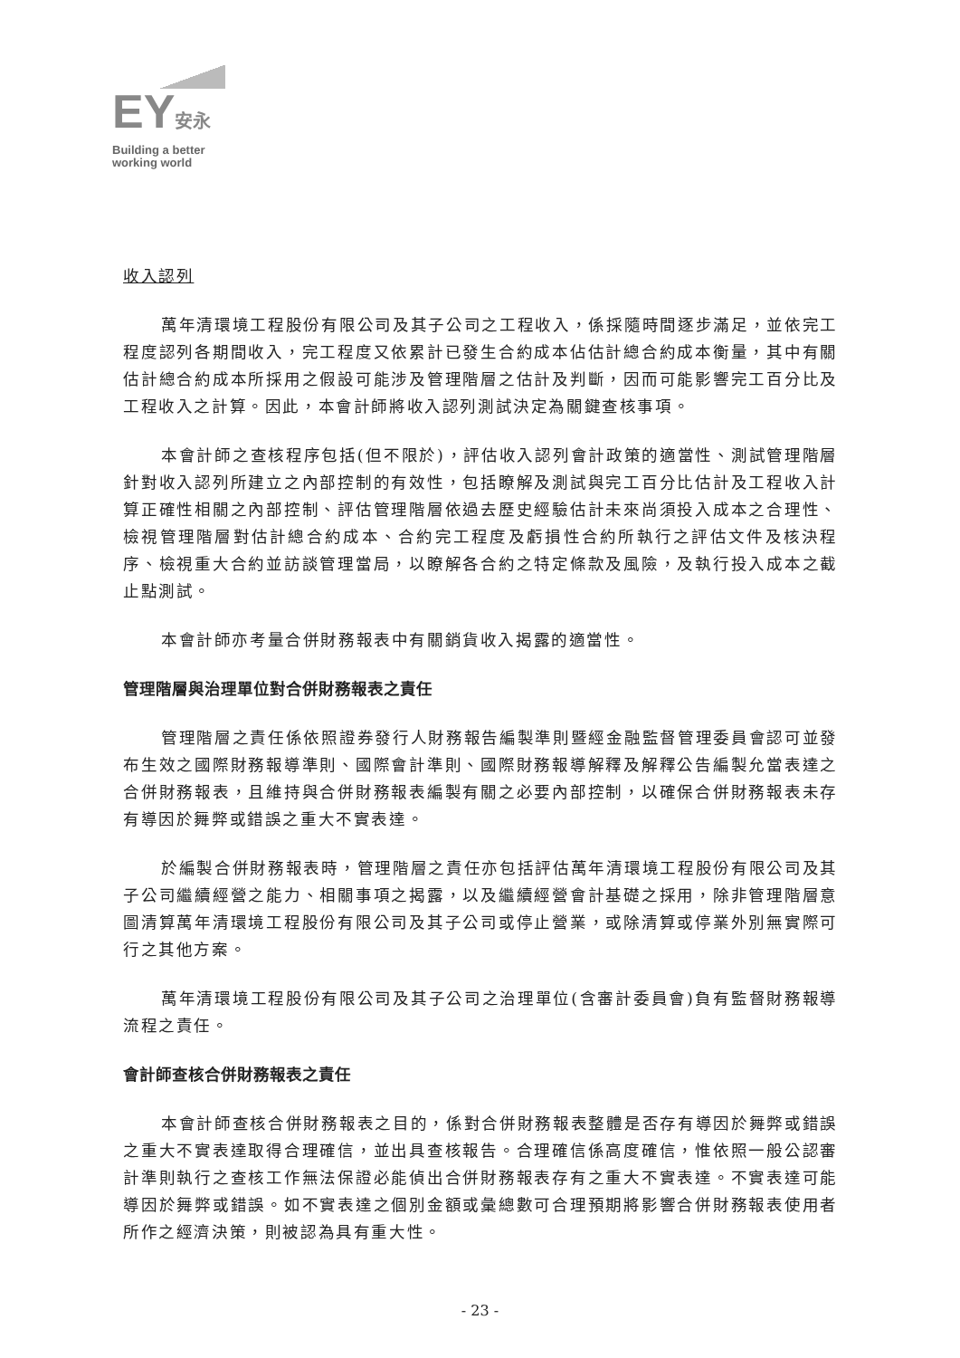EY安永
Building a better
working world
收入認列
萬年清環境工程股份有限公司及其子公司之工程收入，係採隨時間逐步滿足，並依完工程度認列各期間收入，完工程度又依累計已發生合約成本佔估計總合約成本衡量，其中有關估計總合約成本所採用之假設可能涉及管理階層之估計及判斷，因而可能影響完工百分比及工程收入之計算。因此，本會計師將收入認列測試決定為關鍵查核事項。
本會計師之查核程序包括(但不限於)，評估收入認列會計政策的適當性、測試管理階層針對收入認列所建立之內部控制的有效性，包括瞭解及測試與完工百分比估計及工程收入計算正確性相關之內部控制、評估管理階層依過去歷史經驗估計未來尚須投入成本之合理性、檢視管理階層對估計總合約成本、合約完工程度及虧損性合約所執行之評估文件及核決程序、檢視重大合約並訪談管理當局，以瞭解各合約之特定條款及風險，及執行投入成本之截止點測試。
本會計師亦考量合併財務報表中有關銷貨收入揭露的適當性。
管理階層與治理單位對合併財務報表之責任
管理階層之責任係依照證券發行人財務報告編製準則暨經金融監督管理委員會認可並發布生效之國際財務報導準則、國際會計準則、國際財務報導解釋及解釋公告編製允當表達之合併財務報表，且維持與合併財務報表編製有關之必要內部控制，以確保合併財務報表未存有導因於舞弊或錯誤之重大不實表達。
於編製合併財務報表時，管理階層之責任亦包括評估萬年清環境工程股份有限公司及其子公司繼續經營之能力、相關事項之揭露，以及繼續經營會計基礎之採用，除非管理階層意圖清算萬年清環境工程股份有限公司及其子公司或停止營業，或除清算或停業外別無實際可行之其他方案。
萬年清環境工程股份有限公司及其子公司之治理單位(含審計委員會)負有監督財務報導流程之責任。
會計師查核合併財務報表之責任
本會計師查核合併財務報表之目的，係對合併財務報表整體是否存有導因於舞弊或錯誤之重大不實表達取得合理確信，並出具查核報告。合理確信係高度確信，惟依照一般公認審計準則執行之查核工作無法保證必能偵出合併財務報表存有之重大不實表達。不實表達可能導因於舞弊或錯誤。如不實表達之個別金額或彙總數可合理預期將影響合併財務報表使用者所作之經濟決策，則被認為具有重大性。
- 23 -